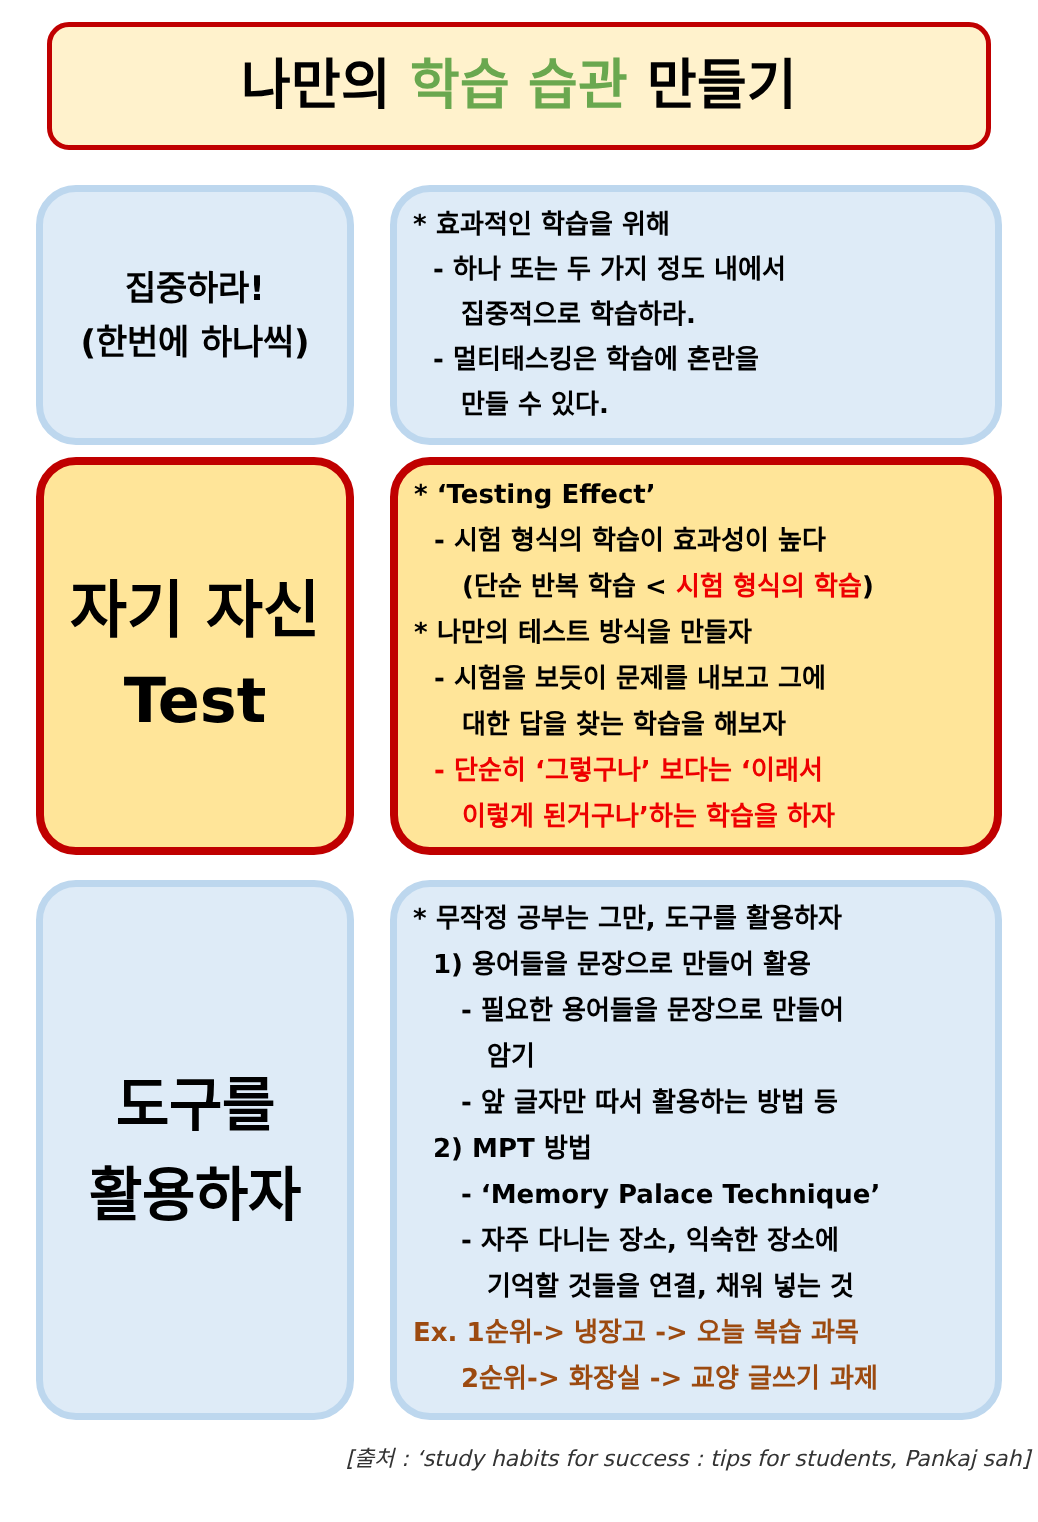나만의 학습 습관 만들기
집중하라!
(한번에 하나씩)
* 효과적인 학습을 위해
- 하나 또는 두 가지 정도 내에서
집중적으로 학습하라.
- 멀티태스킹은 학습에 혼란을
만들 수 있다.
자기 자신
Test
* ‘Testing Effect’
- 시험 형식의 학습이 효과성이 높다
(단순 반복 학습 < 시험 형식의 학습)
* 나만의 테스트 방식을 만들자
- 시험을 보듯이 문제를 내보고 그에
대한 답을 찾는 학습을 해보자
- 단순히 ‘그렇구나’ 보다는 ‘이래서
이렇게 된거구나’하는 학습을 하자
도구를
활용하자
* 무작정 공부는 그만, 도구를 활용하자
1) 용어들을 문장으로 만들어 활용
- 필요한 용어들을 문장으로 만들어
암기
- 앞 글자만 따서 활용하는 방법 등
2) MPT 방법
- ‘Memory Palace Technique’
- 자주 다니는 장소, 익숙한 장소에
기억할 것들을 연결, 채워 넣는 것
Ex. 1순위-> 냉장고 -> 오늘 복습 과목
2순위-> 화장실 -> 교양 글쓰기 과제
[출처 : ‘study habits for success : tips for students, Pankaj sah]